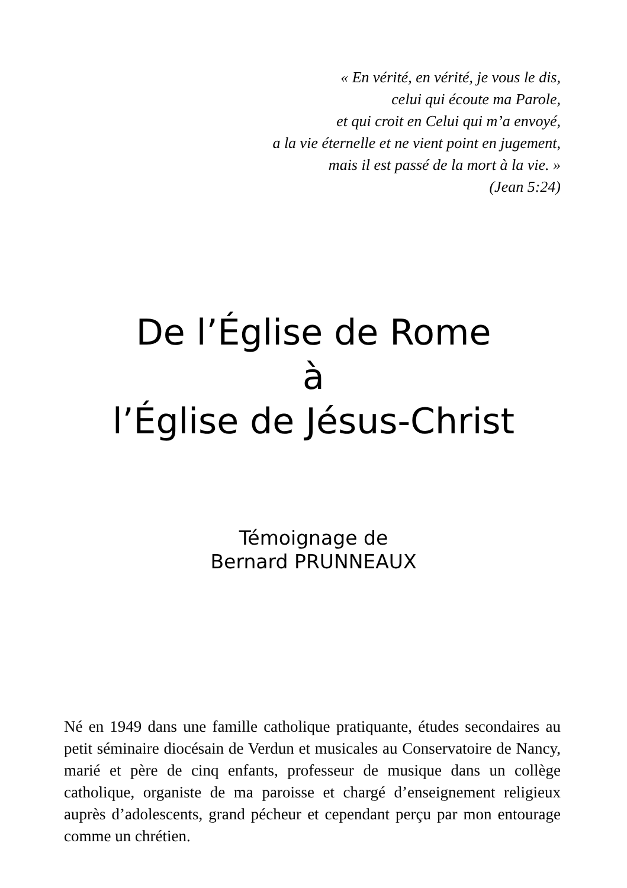« En vérité, en vérité, je vous le dis,
celui qui écoute ma Parole,
et qui croit en Celui qui m’a envoyé,
a la vie éternelle et ne vient point en jugement,
mais il est passé de la mort à la vie. »
(Jean 5:24)
De l’Église de Rome
à
l’Église de Jésus-Christ
Témoignage de
Bernard PRUNNEAUX
Né en 1949 dans une famille catholique pratiquante, études secondaires au petit séminaire diocésain de Verdun et musicales au Conservatoire de Nancy, marié et père de cinq enfants, professeur de musique dans un collège catholique, organiste de ma paroisse et chargé d’enseignement religieux auprès d’adolescents, grand pécheur et cependant perçu par mon entourage comme un chrétien.